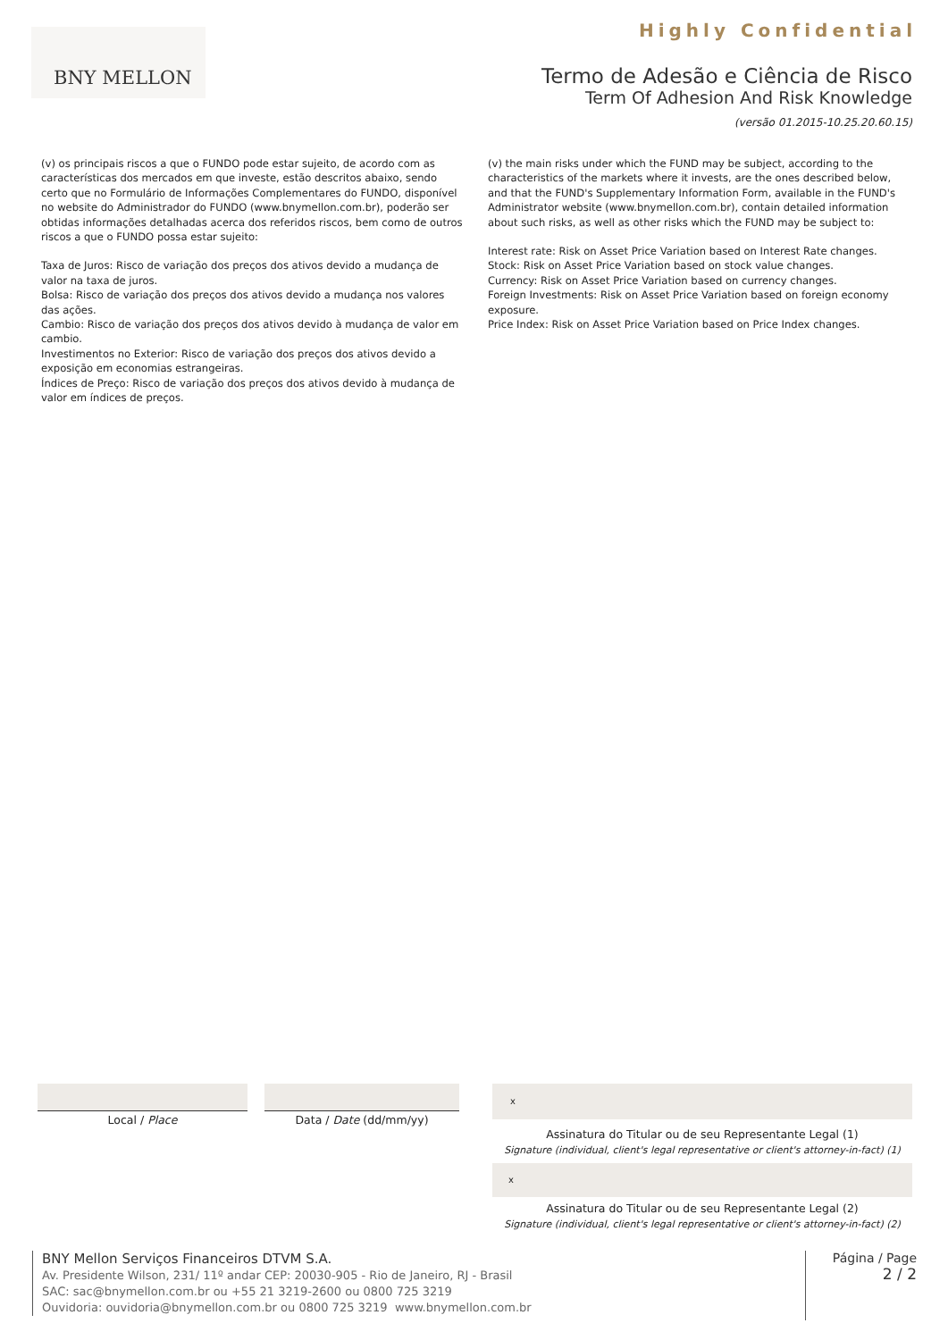Highly Confidential BNY MELLON
Termo de Adesão e Ciência de Risco
Term Of Adhesion And Risk Knowledge
(versão 01.2015-10.25.20.60.15)
(v) os principais riscos a que o FUNDO pode estar sujeito, de acordo com as características dos mercados em que investe, estão descritos abaixo, sendo certo que no Formulário de Informações Complementares do FUNDO, disponível no website do Administrador do FUNDO (www.bnymellon.com.br), poderão ser obtidas informações detalhadas acerca dos referidos riscos, bem como de outros riscos a que o FUNDO possa estar sujeito:
Taxa de Juros: Risco de variação dos preços dos ativos devido a mudança de valor na taxa de juros.
Bolsa: Risco de variação dos preços dos ativos devido a mudança nos valores das ações.
Cambio: Risco de variação dos preços dos ativos devido à mudança de valor em cambio.
Investimentos no Exterior: Risco de variação dos preços dos ativos devido a exposição em economias estrangeiras.
Índices de Preço: Risco de variação dos preços dos ativos devido à mudança de valor em índices de preços.
(v) the main risks under which the FUND may be subject, according to the characteristics of the markets where it invests, are the ones described below, and that the FUND's Supplementary Information Form, available in the FUND's Administrator website (www.bnymellon.com.br), contain detailed information about such risks, as well as other risks which the FUND may be subject to:
Interest rate: Risk on Asset Price Variation based on Interest Rate changes.
Stock: Risk on Asset Price Variation based on stock value changes.
Currency: Risk on Asset Price Variation based on currency changes.
Foreign Investments: Risk on Asset Price Variation based on foreign economy exposure.
Price Index: Risk on Asset Price Variation based on Price Index changes.
Local / Place Data / Date (dd/mm/yy)
x
Assinatura do Titular ou de seu Representante Legal (1)
Signature (individual, client's legal representative or client's attorney-in-fact) (1)
x
Assinatura do Titular ou de seu Representante Legal (2)
Signature (individual, client's legal representative or client's attorney-in-fact) (2)
BNY Mellon Serviços Financeiros DTVM S.A.
Av. Presidente Wilson, 231/ 11º andar CEP: 20030-905 - Rio de Janeiro, RJ - Brasil
SAC: sac@bnymellon.com.br ou +55 21 3219-2600 ou 0800 725 3219
Ouvidoria: ouvidoria@bnymellon.com.br ou 0800 725 3219 www.bnymellon.com.br
Página / Page
2 / 2